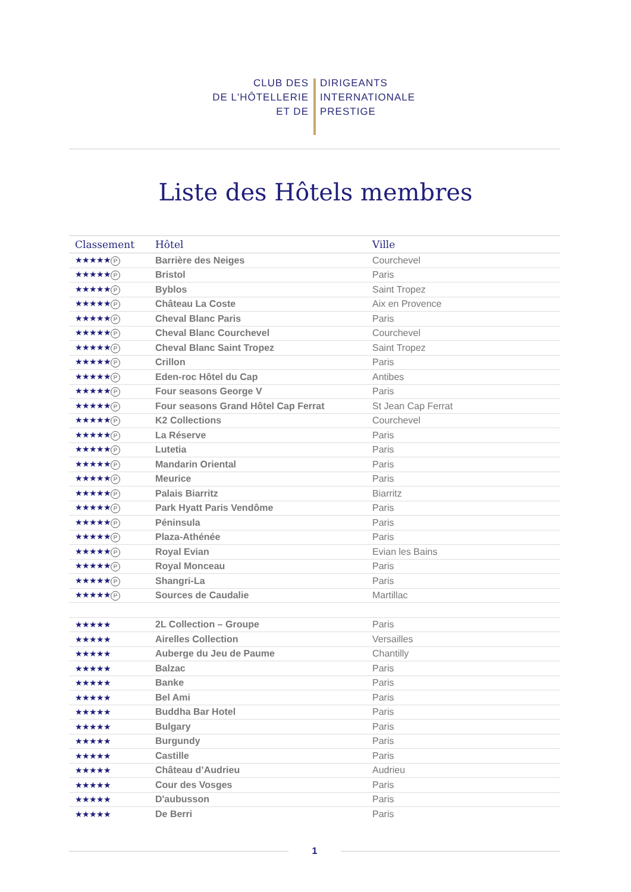CLUB DES
DE L'HÔTELLERIE
ET DE
DIRIGEANTS
INTERNATIONALE
PRESTIGE
Liste des Hôtels membres
| Classement | Hôtel | Ville |
| --- | --- | --- |
| ★★★★★ P | Barrière des Neiges | Courchevel |
| ★★★★★ P | Bristol | Paris |
| ★★★★★ P | Byblos | Saint Tropez |
| ★★★★★ P | Château La Coste | Aix en Provence |
| ★★★★★ P | Cheval Blanc Paris | Paris |
| ★★★★★ P | Cheval Blanc Courchevel | Courchevel |
| ★★★★★ P | Cheval Blanc Saint Tropez | Saint Tropez |
| ★★★★★ P | Crillon | Paris |
| ★★★★★ P | Eden-roc Hôtel du Cap | Antibes |
| ★★★★★ P | Four seasons George V | Paris |
| ★★★★★ P | Four seasons Grand Hôtel Cap Ferrat | St Jean Cap Ferrat |
| ★★★★★ P | K2 Collections | Courchevel |
| ★★★★★ P | La Réserve | Paris |
| ★★★★★ P | Lutetia | Paris |
| ★★★★★ P | Mandarin Oriental | Paris |
| ★★★★★ P | Meurice | Paris |
| ★★★★★ P | Palais Biarritz | Biarritz |
| ★★★★★ P | Park Hyatt Paris Vendôme | Paris |
| ★★★★★ P | Péninsula | Paris |
| ★★★★★ P | Plaza-Athénée | Paris |
| ★★★★★ P | Royal Evian | Evian les Bains |
| ★★★★★ P | Royal Monceau | Paris |
| ★★★★★ P | Shangri-La | Paris |
| ★★★★★ P | Sources de Caudalie | Martillac |
| ★★★★★ | 2L Collection – Groupe | Paris |
| ★★★★★ | Airelles Collection | Versailles |
| ★★★★★ | Auberge du Jeu de Paume | Chantilly |
| ★★★★★ | Balzac | Paris |
| ★★★★★ | Banke | Paris |
| ★★★★★ | Bel Ami | Paris |
| ★★★★★ | Buddha Bar Hotel | Paris |
| ★★★★★ | Bulgary | Paris |
| ★★★★★ | Burgundy | Paris |
| ★★★★★ | Castille | Paris |
| ★★★★★ | Château d’Audrieu | Audrieu |
| ★★★★★ | Cour des Vosges | Paris |
| ★★★★★ | D'aubusson | Paris |
| ★★★★★ | De Berri | Paris |
1